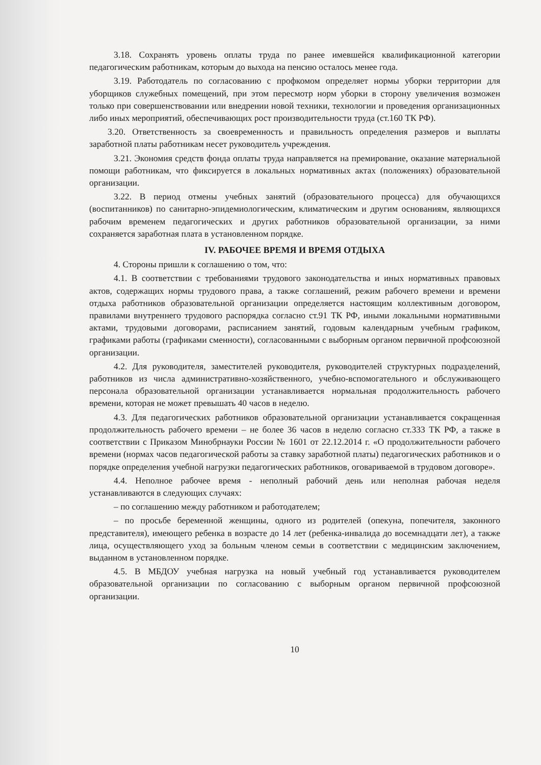3.18. Сохранять уровень оплаты труда по ранее имевшейся квалификационной категории педагогическим работникам, которым до выхода на пенсию осталось менее года.
3.19. Работодатель по согласованию с профкомом определяет нормы уборки территории для уборщиков служебных помещений, при этом пересмотр норм уборки в сторону увеличения возможен только при совершенствовании или внедрении новой техники, технологии и проведения организационных либо иных мероприятий, обеспечивающих рост производительности труда (ст.160 ТК РФ).
3.20. Ответственность за своевременность и правильность определения размеров и выплаты заработной платы работникам несет руководитель учреждения.
3.21. Экономия средств фонда оплаты труда направляется на премирование, оказание материальной помощи работникам, что фиксируется в локальных нормативных актах (положениях) образовательной организации.
3.22. В период отмены учебных занятий (образовательного процесса) для обучающихся (воспитанников) по санитарно-эпидемиологическим, климатическим и другим основаниям, являющихся рабочим временем педагогических и других работников образовательной организации, за ними сохраняется заработная плата в установленном порядке.
IV. РАБОЧЕЕ ВРЕМЯ И ВРЕМЯ ОТДЫХА
4. Стороны пришли к соглашению о том, что:
4.1. В соответствии с требованиями трудового законодательства и иных нормативных правовых актов, содержащих нормы трудового права, а также соглашений, режим рабочего времени и времени отдыха работников образовательной организации определяется настоящим коллективным договором, правилами внутреннего трудового распорядка согласно ст.91 ТК РФ, иными локальными нормативными актами, трудовыми договорами, расписанием занятий, годовым календарным учебным графиком, графиками работы (графиками сменности), согласованными с выборным органом первичной профсоюзной организации.
4.2. Для руководителя, заместителей руководителя, руководителей структурных подразделений, работников из числа административно-хозяйственного, учебно-вспомогательного и обслуживающего персонала образовательной организации устанавливается нормальная продолжительность рабочего времени, которая не может превышать 40 часов в неделю.
4.3. Для педагогических работников образовательной организации устанавливается сокращенная продолжительность рабочего времени – не более 36 часов в неделю согласно ст.333 ТК РФ, а также в соответствии с Приказом Минобрнауки России № 1601 от 22.12.2014 г. «О продолжительности рабочего времени (нормах часов педагогической работы за ставку заработной платы) педагогических работников и о порядке определения учебной нагрузки педагогических работников, оговариваемой в трудовом договоре».
4.4. Неполное рабочее время - неполный рабочий день или неполная рабочая неделя устанавливаются в следующих случаях:
– по соглашению между работником и работодателем;
– по просьбе беременной женщины, одного из родителей (опекуна, попечителя, законного представителя), имеющего ребенка в возрасте до 14 лет (ребенка-инвалида до восемнадцати лет), а также лица, осуществляющего уход за больным членом семьи в соответствии с медицинским заключением, выданном в установленном порядке.
4.5. В МБДОУ учебная нагрузка на новый учебный год устанавливается руководителем образовательной организации по согласованию с выборным органом первичной профсоюзной организации.
10